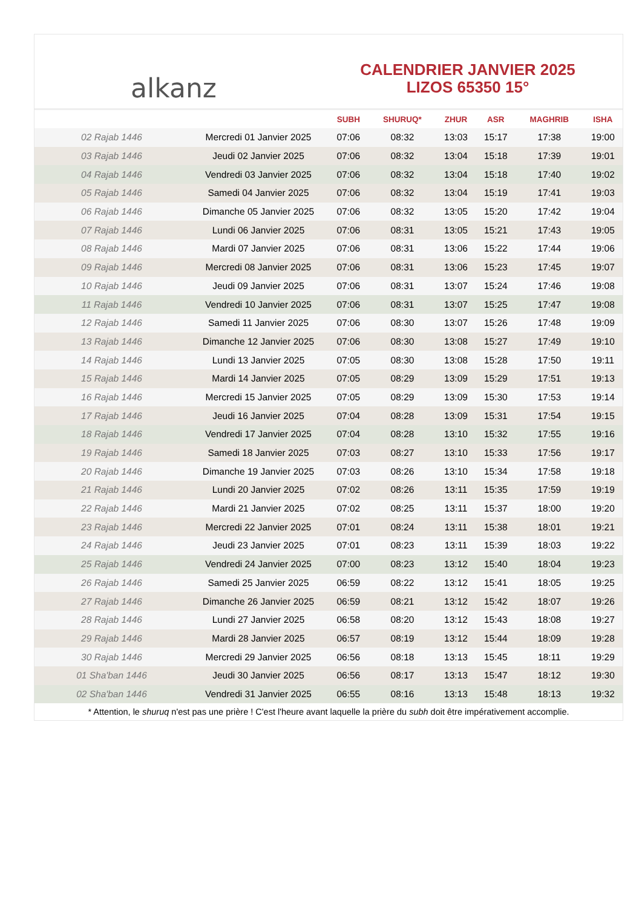alkanz
CALENDRIER JANVIER 2025
LIZOS 65350 15°
| | | SUBH | SHURUQ* | ZHUR | ASR | MAGHRIB | ISHA |
| --- | --- | --- | --- | --- | --- | --- | --- |
| 02 Rajab 1446 | Mercredi 01 Janvier 2025 | 07:06 | 08:32 | 13:03 | 15:17 | 17:38 | 19:00 |
| 03 Rajab 1446 | Jeudi 02 Janvier 2025 | 07:06 | 08:32 | 13:04 | 15:18 | 17:39 | 19:01 |
| 04 Rajab 1446 | Vendredi 03 Janvier 2025 | 07:06 | 08:32 | 13:04 | 15:18 | 17:40 | 19:02 |
| 05 Rajab 1446 | Samedi 04 Janvier 2025 | 07:06 | 08:32 | 13:04 | 15:19 | 17:41 | 19:03 |
| 06 Rajab 1446 | Dimanche 05 Janvier 2025 | 07:06 | 08:32 | 13:05 | 15:20 | 17:42 | 19:04 |
| 07 Rajab 1446 | Lundi 06 Janvier 2025 | 07:06 | 08:31 | 13:05 | 15:21 | 17:43 | 19:05 |
| 08 Rajab 1446 | Mardi 07 Janvier 2025 | 07:06 | 08:31 | 13:06 | 15:22 | 17:44 | 19:06 |
| 09 Rajab 1446 | Mercredi 08 Janvier 2025 | 07:06 | 08:31 | 13:06 | 15:23 | 17:45 | 19:07 |
| 10 Rajab 1446 | Jeudi 09 Janvier 2025 | 07:06 | 08:31 | 13:07 | 15:24 | 17:46 | 19:08 |
| 11 Rajab 1446 | Vendredi 10 Janvier 2025 | 07:06 | 08:31 | 13:07 | 15:25 | 17:47 | 19:08 |
| 12 Rajab 1446 | Samedi 11 Janvier 2025 | 07:06 | 08:30 | 13:07 | 15:26 | 17:48 | 19:09 |
| 13 Rajab 1446 | Dimanche 12 Janvier 2025 | 07:06 | 08:30 | 13:08 | 15:27 | 17:49 | 19:10 |
| 14 Rajab 1446 | Lundi 13 Janvier 2025 | 07:05 | 08:30 | 13:08 | 15:28 | 17:50 | 19:11 |
| 15 Rajab 1446 | Mardi 14 Janvier 2025 | 07:05 | 08:29 | 13:09 | 15:29 | 17:51 | 19:13 |
| 16 Rajab 1446 | Mercredi 15 Janvier 2025 | 07:05 | 08:29 | 13:09 | 15:30 | 17:53 | 19:14 |
| 17 Rajab 1446 | Jeudi 16 Janvier 2025 | 07:04 | 08:28 | 13:09 | 15:31 | 17:54 | 19:15 |
| 18 Rajab 1446 | Vendredi 17 Janvier 2025 | 07:04 | 08:28 | 13:10 | 15:32 | 17:55 | 19:16 |
| 19 Rajab 1446 | Samedi 18 Janvier 2025 | 07:03 | 08:27 | 13:10 | 15:33 | 17:56 | 19:17 |
| 20 Rajab 1446 | Dimanche 19 Janvier 2025 | 07:03 | 08:26 | 13:10 | 15:34 | 17:58 | 19:18 |
| 21 Rajab 1446 | Lundi 20 Janvier 2025 | 07:02 | 08:26 | 13:11 | 15:35 | 17:59 | 19:19 |
| 22 Rajab 1446 | Mardi 21 Janvier 2025 | 07:02 | 08:25 | 13:11 | 15:37 | 18:00 | 19:20 |
| 23 Rajab 1446 | Mercredi 22 Janvier 2025 | 07:01 | 08:24 | 13:11 | 15:38 | 18:01 | 19:21 |
| 24 Rajab 1446 | Jeudi 23 Janvier 2025 | 07:01 | 08:23 | 13:11 | 15:39 | 18:03 | 19:22 |
| 25 Rajab 1446 | Vendredi 24 Janvier 2025 | 07:00 | 08:23 | 13:12 | 15:40 | 18:04 | 19:23 |
| 26 Rajab 1446 | Samedi 25 Janvier 2025 | 06:59 | 08:22 | 13:12 | 15:41 | 18:05 | 19:25 |
| 27 Rajab 1446 | Dimanche 26 Janvier 2025 | 06:59 | 08:21 | 13:12 | 15:42 | 18:07 | 19:26 |
| 28 Rajab 1446 | Lundi 27 Janvier 2025 | 06:58 | 08:20 | 13:12 | 15:43 | 18:08 | 19:27 |
| 29 Rajab 1446 | Mardi 28 Janvier 2025 | 06:57 | 08:19 | 13:12 | 15:44 | 18:09 | 19:28 |
| 30 Rajab 1446 | Mercredi 29 Janvier 2025 | 06:56 | 08:18 | 13:13 | 15:45 | 18:11 | 19:29 |
| 01 Sha'ban 1446 | Jeudi 30 Janvier 2025 | 06:56 | 08:17 | 13:13 | 15:47 | 18:12 | 19:30 |
| 02 Sha'ban 1446 | Vendredi 31 Janvier 2025 | 06:55 | 08:16 | 13:13 | 15:48 | 18:13 | 19:32 |
* Attention, le shuruq n'est pas une prière ! C'est l'heure avant laquelle la prière du subh doit être impérativement accomplie.